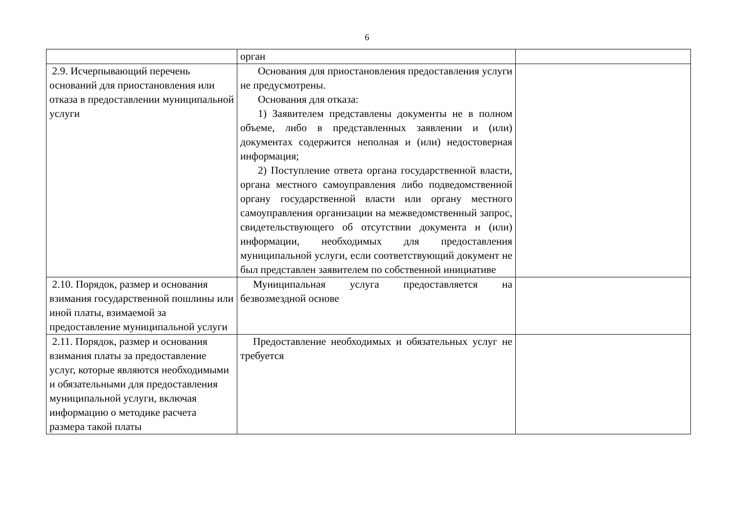6
| | орган | |
| 2.9. Исчерпывающий перечень оснований для приостановления или отказа в предоставлении муниципальной услуги | Основания для приостановления предоставления услуги не предусмотрены. Основания для отказа: 1) Заявителем представлены документы не в полном объеме, либо в представленных заявлении и (или) документах содержится неполная и (или) недостоверная информация; 2) Поступление ответа органа государственной власти, органа местного самоуправления либо подведомственной органу государственной власти или органу местного самоуправления организации на межведомственный запрос, свидетельствующего об отсутствии документа и (или) информации, необходимых для предоставления муниципальной услуги, если соответствующий документ не был представлен заявителем по собственной инициативе | |
| 2.10. Порядок, размер и основания взимания государственной пошлины или иной платы, взимаемой за предоставление муниципальной услуги | Муниципальная услуга предоставляется на безвозмездной основе | |
| 2.11. Порядок, размер и основания взимания платы за предоставление услуг, которые являются необходимыми и обязательными для предоставления муниципальной услуги, включая информацию о методике расчета размера такой платы | Предоставление необходимых и обязательных услуг не требуется | |